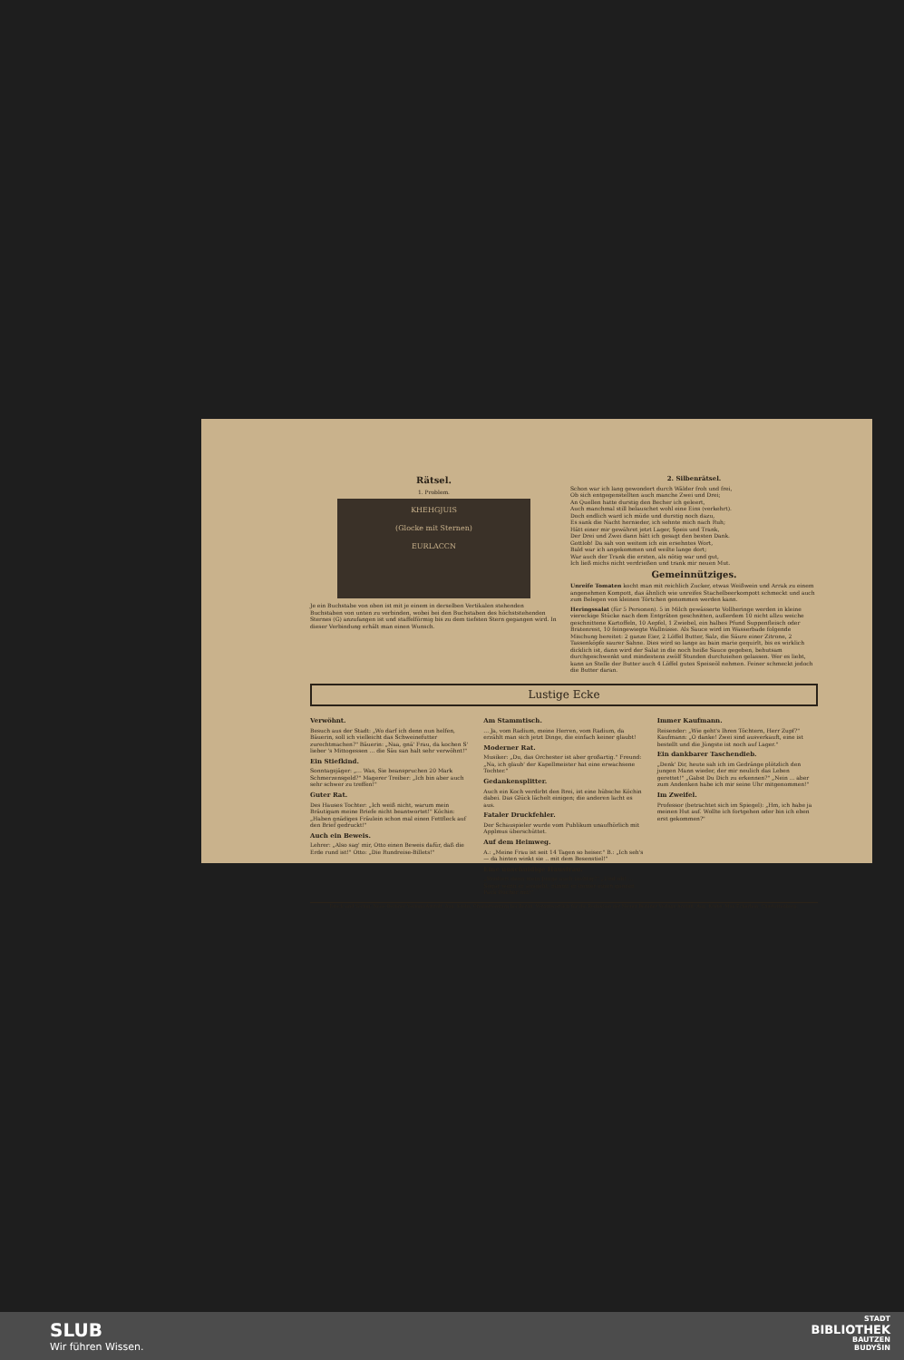Rätsel.
1. Problem.
KHEHGJUIS
(Glocke mit Sternen)
EURLACCN
Je ein Buchstabe von oben ist mit je einem in derselben Vertikalen stehenden Buchstaben von unten zu verbinden, wobei bei den Buchstaben des höchststehenden Sternes (G) anzufangen ist und staffelförmig bis zu dem tiefsten Stern gegangen wird. In dieser Verbindung erhält man einen Wunsch.
2. Silbenrätsel.
Schon war ich lang gewondert durch Wälder froh und frei,
Ob sich entgegenstellten auch manche Zwei und Drei;
An Quellen hatte durstig den Becher ich geleert,
Auch manchmal still belauschet wohl eine Eins (verkehrt).
Doch endlich ward ich müde und durstig noch dazu,
Es sank die Nacht hernieder, ich sehnte mich nach Ruh;
Hätt einer mir gewähret jetzt Lager, Speis und Trank,
Der Drei und Zwei dann hätt ich gesagt den besten Dank.
Gottlob! Da sah von weitem ich ein ersehntes Wort,
Bald war ich angekommen und weilte lange dort;
War auch der Trank die ersten, als nötig war und gut,
Ich ließ michs nicht verdrießen und trank mir neuen Mut.
Gemeinnütziges.
Unreife Tomaten kocht man mit reichlich Zucker, etwas Weißwein und Arrak zu einem angenehmen Kompott, das ähnlich wie unreifes Stachelbeerkompott schmeckt und auch zum Belegen von kleinen Törtchen genommen werden kann.
Heringssalat (für 5 Personen). 5 in Milch gewässerte Vollheringe werden in kleine viereckige Stücke nach dem Entgräten geschnitten, außerdem 10 nicht allzu weiche geschnittene Kartoffeln, 10 Aepfel, 1 Zwiebel, ein halbes Pfund Suppenfleisch oder Bratenrest, 10 feingewiegte Wallnüsse. Als Sauce wird im Wasserbade folgende Mischung bereitet: 2 ganze Eier, 2 Löffel Butter, Salz, die Säure einer Zitrone, 2 Tassenköpfe saurer Sahne. Dies wird so lange au bain marie gequirlt, bis es wirklich dicklich ist, dann wird der Salat in die noch heiße Sauce gegeben, behutsam durchgeschwenkt und mindestens zwölf Stunden durchziehen gelassen. Wer es liebt, kann an Stelle der Butter auch 4 Löffel gutes Speiseöl nehmen. Feiner schmeckt jedoch die Butter daran.
Lustige Ecke
Verwöhnt.
Besuch aus der Stadt: „Wo darf ich denn nun helfen, Bäuerin, soll ich vielleicht das Schweinefutter zurechtmachen?" Bäuerin: „Naa, gnä' Frau, da kochen S' lieber 's Mittogessen ... die Säu san halt sehr verwöhnt!"
Ein Stiefkind.
Sonntagsjäger: „... Was, Sie beanspruchen 20 Mark Schmerzensgeld?" Magerer Treiber: „Ich bin aber auch sehr schwer zu treffen!"
Guter Rat.
Des Hauses Tochter: „Ich weiß nicht, warum mein Bräutigam meine Briefe nicht beantwortet!" Köchin: „Haben gnädiges Fräulein schon mal einen Fettfleck auf den Brief gedruckt!"
Auch ein Beweis.
Lehrer: „Also sag' mir, Otto einen Beweis dafür, daß die Erde rund ist!" Otto: „Die Rundreise-Billets!"
Am Stammtisch.
... Ja, vom Radium, meine Herren, vom Radium, da erzählt man sich jetzt Dinge, die einfach keiner glaubt!
Moderner Rat.
Musiker: „Du, das Orchester ist aber großartig." Freund: „Na, ich glaub' der Kapellmeister hat eine erwachsene Tochter."
Gedankensplitter.
Auch ein Koch verdirbt den Brei, ist eine hübsche Köchin dabei. Das Glück lächelt einigen; die anderen lacht es aus.
Fataler Druckfehler.
Der Schauspieler wurde vom Publikum unaufhörlich mit Applmus überschüttet.
Auf dem Heimweg.
A.: „Meine Frau ist seit 14 Tagen so heiser." B.: „Ich seh's — da hinten winkt sie .. mit dem Besenstiel!"
Eine unschuldige Hausfrau.
„Studiert denn mein Junge auch tüchtig?" „Und ob! ... Sogar wenn er ausgeht, nimmt er immer einen ganzen Pack Bücher mit!"
Immer Kaufmann.
Reisender: „Wie geht's Ihren Töchtern, Herr Zupf?" Kaufmann: „O danke! Zwei sind ausverkauft, eine ist bestellt und die Jüngste ist noch auf Lager."
Ein dankbarer Taschendieb.
„Denk' Dir, heute sah ich im Gedränge plötzlich den jungen Mann wieder, der mir neulich das Leben gerettet!" „Gabst Du Dich zu erkennen?" „Nein ... aber zum Andenken habe ich mir seine Uhr mitgenommen!"
Im Zweifel.
Professor (betrachtet sich im Spiegel): „Hm, ich habe ja meinen Hut auf. Wollte ich fortgehen oder bin ich eben erst gekommen?"
Druck und Verlag: Neue Berliner Verlags-Anstalt, Aug. Krebs, Charlottenburg bei Berlin. Verantwortlich für die Redaktion der Neuen Berliner Verlags-Anstalt, Aug. Krebs: Max Eckerlein, Charlottenburg.
SLUB
Wir führen Wissen.
STADT
BIBLIOTHEK
BAUTZEN
BUDYŠIN